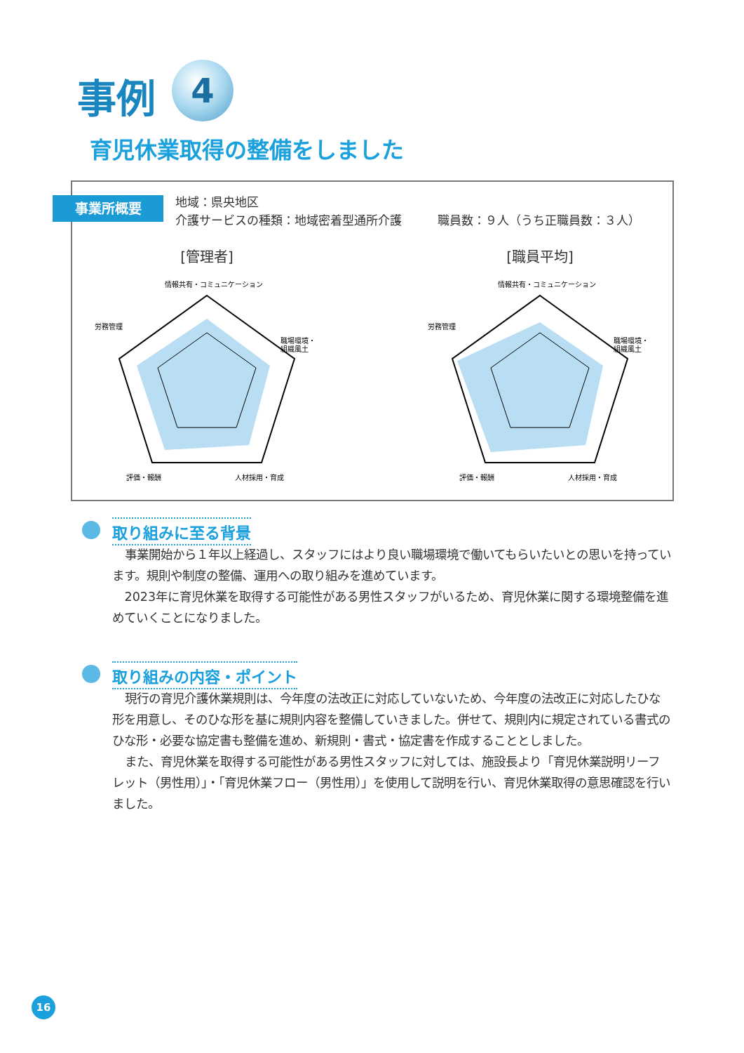事例 4
育児休業取得の整備をしました
事業所概要
地域：県央地区
介護サービスの種類：地域密着型通所介護　　　職員数：９人（うち正職員数：３人）
[管理者]
労務管理
情報共有・コミュニケーション
職場環境・
組織風土
評価・報酬
人材採用・育成
[職員平均]
労務管理
情報共有・コミュニケーション
職場環境・
組織風土
評価・報酬
人材採用・育成
取り組みに至る背景
事業開始から１年以上経過し、スタッフにはより良い職場環境で働いてもらいたいとの思いを持っています。規則や制度の整備、運用への取り組みを進めています。
2023年に育児休業を取得する可能性がある男性スタッフがいるため、育児休業に関する環境整備を進めていくことになりました。
取り組みの内容・ポイント
現行の育児介護休業規則は、今年度の法改正に対応していないため、今年度の法改正に対応したひな形を用意し、そのひな形を基に規則内容を整備していきました。併せて、規則内に規定されている書式のひな形・必要な協定書も整備を進め、新規則・書式・協定書を作成することとしました。
また、育児休業を取得する可能性がある男性スタッフに対しては、施設長より「育児休業説明リーフレット（男性用）」・「育児休業フロー（男性用）」を使用して説明を行い、育児休業取得の意思確認を行いました。
16